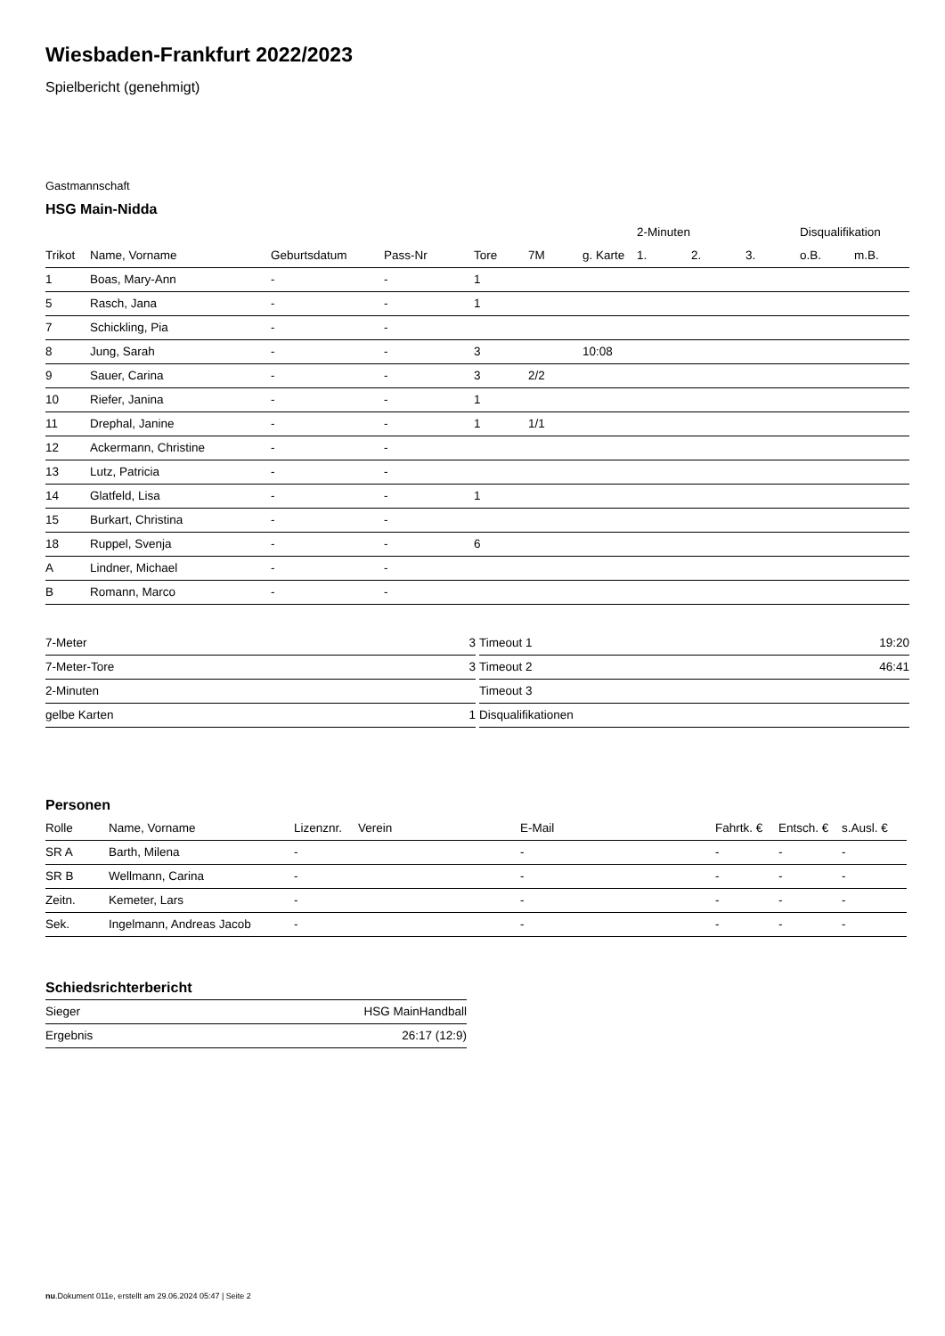Wiesbaden-Frankfurt 2022/2023
Spielbericht (genehmigt)
Gastmannschaft
HSG Main-Nidda
| | | | | | | | 2-Minuten | | | Disqualifikation | |
| --- | --- | --- | --- | --- | --- | --- | --- | --- | --- | --- | --- |
| Trikot | Name, Vorname | Geburtsdatum | Pass-Nr | Tore | 7M | g. Karte | 1. | 2. | 3. | o.B. | m.B. |
| 1 | Boas, Mary-Ann | - | - | 1 | | | | | | | |
| 5 | Rasch, Jana | - | - | 1 | | | | | | | |
| 7 | Schickling, Pia | - | - | | | | | | | | |
| 8 | Jung, Sarah | - | - | 3 | | 10:08 | | | | | |
| 9 | Sauer, Carina | - | - | 3 | 2/2 | | | | | | |
| 10 | Riefer, Janina | - | - | 1 | | | | | | | |
| 11 | Drephal, Janine | - | - | 1 | 1/1 | | | | | | |
| 12 | Ackermann, Christine | - | - | | | | | | | | |
| 13 | Lutz, Patricia | - | - | | | | | | | | |
| 14 | Glatfeld, Lisa | - | - | 1 | | | | | | | |
| 15 | Burkart, Christina | - | - | | | | | | | | |
| 18 | Ruppel, Svenja | - | - | 6 | | | | | | | |
| A | Lindner, Michael | - | - | | | | | | | | |
| B | Romann, Marco | - | - | | | | | | | | |
| 7-Meter | 3 |
| 7-Meter-Tore | 3 |
| 2-Minuten | |
| gelbe Karten | 1 |
| Timeout 1 | 19:20 |
| Timeout 2 | 46:41 |
| Timeout 3 | |
| Disqualifikationen | |
Personen
| Rolle | Name, Vorname | Lizenznr. | Verein | E-Mail | Fahrtk. € | Entsch. € | s.Ausl. € |
| --- | --- | --- | --- | --- | --- | --- | --- |
| SR A | Barth, Milena | - | | - | - | - | - |
| SR B | Wellmann, Carina | - | | - | - | - | - |
| Zeitn. | Kemeter, Lars | - | | - | - | - | - |
| Sek. | Ingelmann, Andreas Jacob | - | | - | - | - | - |
Schiedsrichterbericht
| Sieger | HSG MainHandball |
| Ergebnis | 26:17 (12:9) |
nu.Dokument 011e, erstellt am 29.06.2024 05:47 | Seite 2